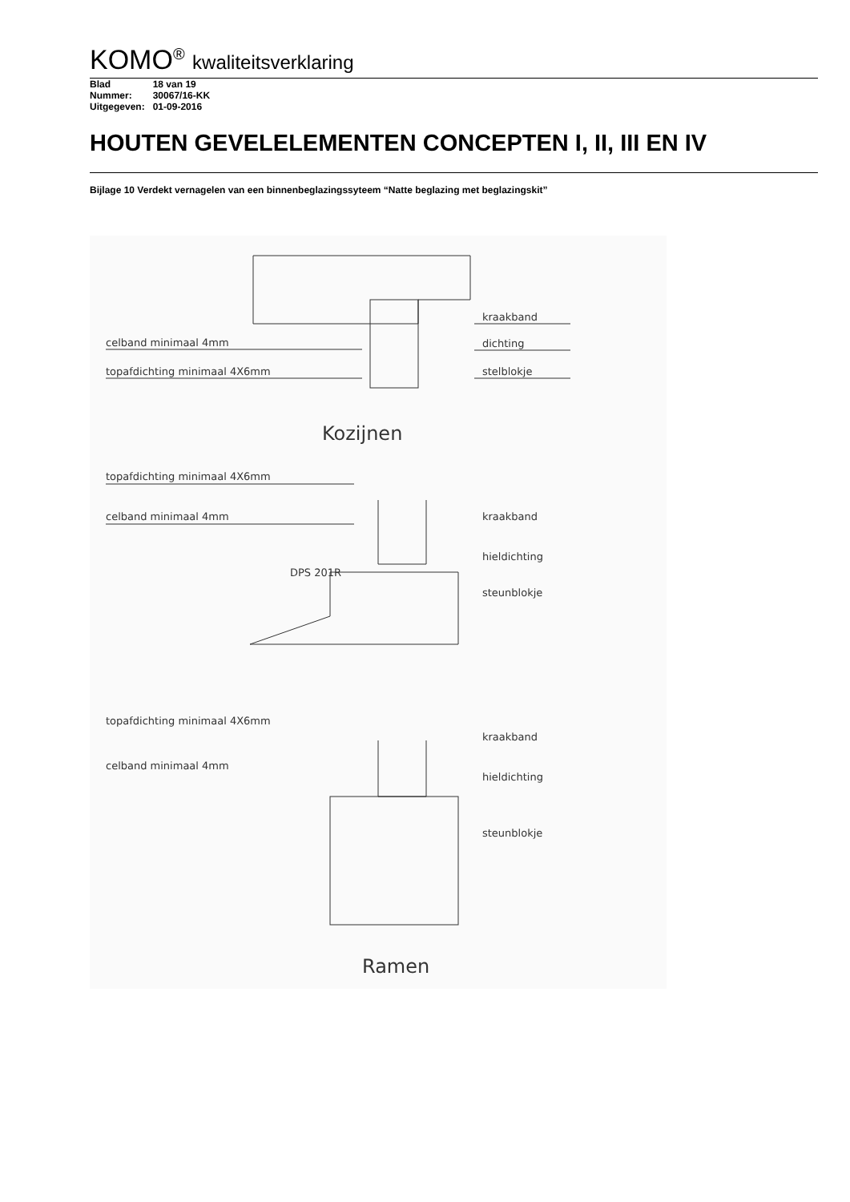KOMO<sup>®</sup> kwaliteitsverklaring
| Blad | 18 van 19 |
| Nummer: | 30067/16-KK |
| Uitgegeven: | 01-09-2016 |
HOUTEN GEVELELEMENTEN CONCEPTEN I, II, III EN IV
Bijlage 10 Verdekt vernagelen van een binnenbeglazingssyteem “Natte beglazing met beglazingskit”
celband minimaal 4mm
topafdichting minimaal 4X6mm
kraakband
dichting
stelblokje
Kozijnen
topafdichting minimaal 4X6mm
celband minimaal 4mm
kraakband
hieldichting
DPS 201R
steunblokje
topafdichting minimaal 4X6mm
celband minimaal 4mm
kraakband
hieldichting
steunblokje
Ramen